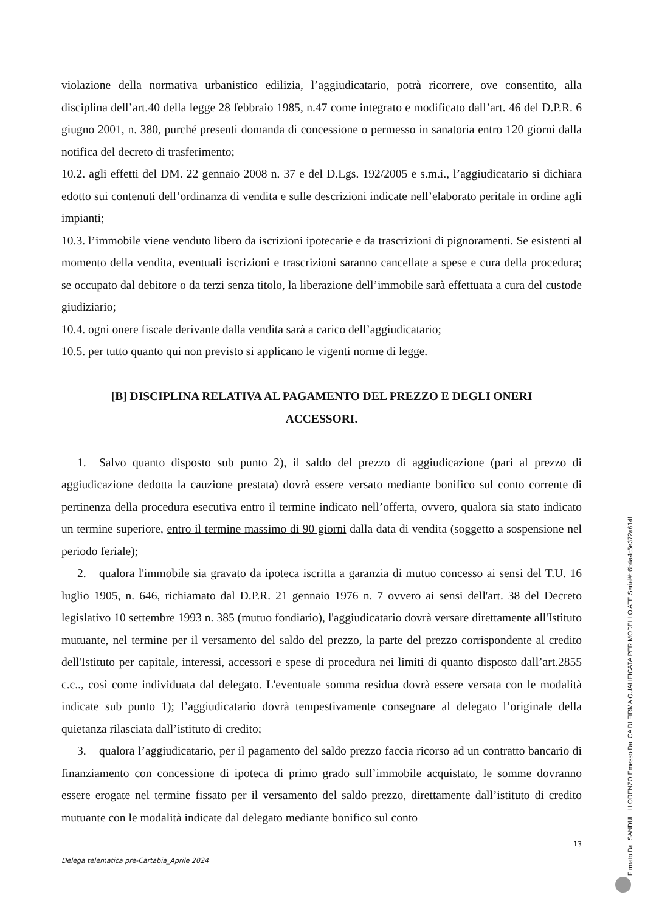violazione della normativa urbanistico edilizia, l’aggiudicatario, potrà ricorrere, ove consentito, alla disciplina dell’art.40 della legge 28 febbraio 1985, n.47 come integrato e modificato dall’art. 46 del D.P.R. 6 giugno 2001, n. 380, purché presenti domanda di concessione o permesso in sanatoria entro 120 giorni dalla notifica del decreto di trasferimento;
10.2. agli effetti del DM. 22 gennaio 2008 n. 37 e del D.Lgs. 192/2005 e s.m.i., l’aggiudicatario si dichiara edotto sui contenuti dell’ordinanza di vendita e sulle descrizioni indicate nell’elaborato peritale in ordine agli impianti;
10.3. l’immobile viene venduto libero da iscrizioni ipotecarie e da trascrizioni di pignoramenti. Se esistenti al momento della vendita, eventuali iscrizioni e trascrizioni saranno cancellate a spese e cura della procedura; se occupato dal debitore o da terzi senza titolo, la liberazione dell’immobile sarà effettuata a cura del custode giudiziario;
10.4. ogni onere fiscale derivante dalla vendita sarà a carico dell’aggiudicatario;
10.5. per tutto quanto qui non previsto si applicano le vigenti norme di legge.
[B] DISCIPLINA RELATIVA AL PAGAMENTO DEL PREZZO E DEGLI ONERI ACCESSORI.
1. Salvo quanto disposto sub punto 2), il saldo del prezzo di aggiudicazione (pari al prezzo di aggiudicazione dedotta la cauzione prestata) dovrà essere versato mediante bonifico sul conto corrente di pertinenza della procedura esecutiva entro il termine indicato nell’offerta, ovvero, qualora sia stato indicato un termine superiore, entro il termine massimo di 90 giorni dalla data di vendita (soggetto a sospensione nel periodo feriale);
2. qualora l'immobile sia gravato da ipoteca iscritta a garanzia di mutuo concesso ai sensi del T.U. 16 luglio 1905, n. 646, richiamato dal D.P.R. 21 gennaio 1976 n. 7 ovvero ai sensi dell'art. 38 del Decreto legislativo 10 settembre 1993 n. 385 (mutuo fondiario), l'aggiudicatario dovrà versare direttamente all'Istituto mutuante, nel termine per il versamento del saldo del prezzo, la parte del prezzo corrispondente al credito dell'Istituto per capitale, interessi, accessori e spese di procedura nei limiti di quanto disposto dall’art.2855 c.c.., così come individuata dal delegato. L'eventuale somma residua dovrà essere versata con le modalità indicate sub punto 1); l’aggiudicatario dovrà tempestivamente consegnare al delegato l’originale della quietanza rilasciata dall’istituto di credito;
3. qualora l’aggiudicatario, per il pagamento del saldo prezzo faccia ricorso ad un contratto bancario di finanziamento con concessione di ipoteca di primo grado sull’immobile acquistato, le somme dovranno essere erogate nel termine fissato per il versamento del saldo prezzo, direttamente dall’istituto di credito mutuante con le modalità indicate dal delegato mediante bonifico sul conto
13
Delega telematica pre-Cartabia_Aprile 2024
Firmato Da: SANDULLI LORENZO Emesso Da: CA DI FIRMA QUALIFICATA PER MODELLO ATE Serial#: 6b4a4c5e372a614f